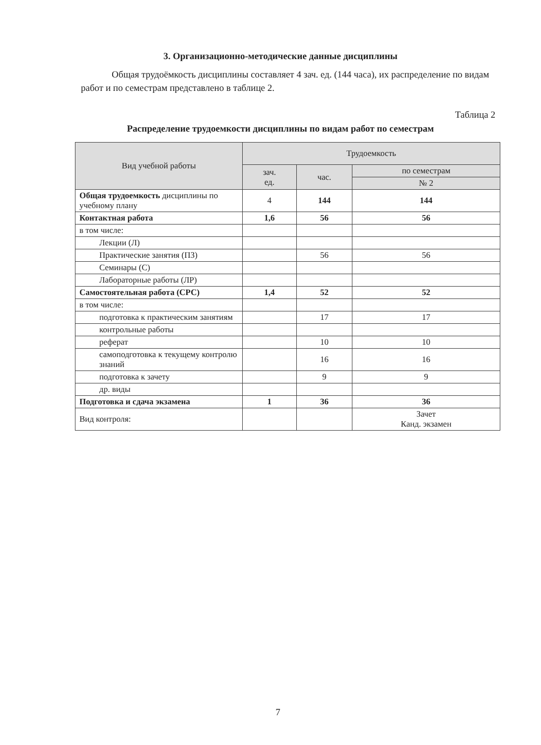3. Организационно-методические данные дисциплины
Общая трудоёмкость дисциплины составляет 4 зач. ед. (144 часа), их распределение по видам работ и по семестрам представлено в таблице 2.
Таблица 2
Распределение трудоемкости дисциплины по видам работ по семестрам
| Вид учебной работы | Трудоемкость | | |
| --- | --- | --- | --- |
| | зач. ед. | час. | по семестрам |
| | | | № 2 |
| Общая трудоемкость дисциплины по учебному плану | 4 | 144 | 144 |
| Контактная работа | 1,6 | 56 | 56 |
| в том числе: | | | |
| Лекции (Л) | | | |
| Практические занятия (ПЗ) | | 56 | 56 |
| Семинары (С) | | | |
| Лабораторные работы (ЛР) | | | |
| Самостоятельная работа (СРС) | 1,4 | 52 | 52 |
| в том числе: | | | |
| подготовка к практическим занятиям | | 17 | 17 |
| контрольные работы | | | |
| реферат | | 10 | 10 |
| самоподготовка к текущему контролю знаний | | 16 | 16 |
| подготовка к зачету | | 9 | 9 |
| др. виды | | | |
| Подготовка и сдача экзамена | 1 | 36 | 36 |
| Вид контроля: | | | Зачет Канд. экзамен |
7